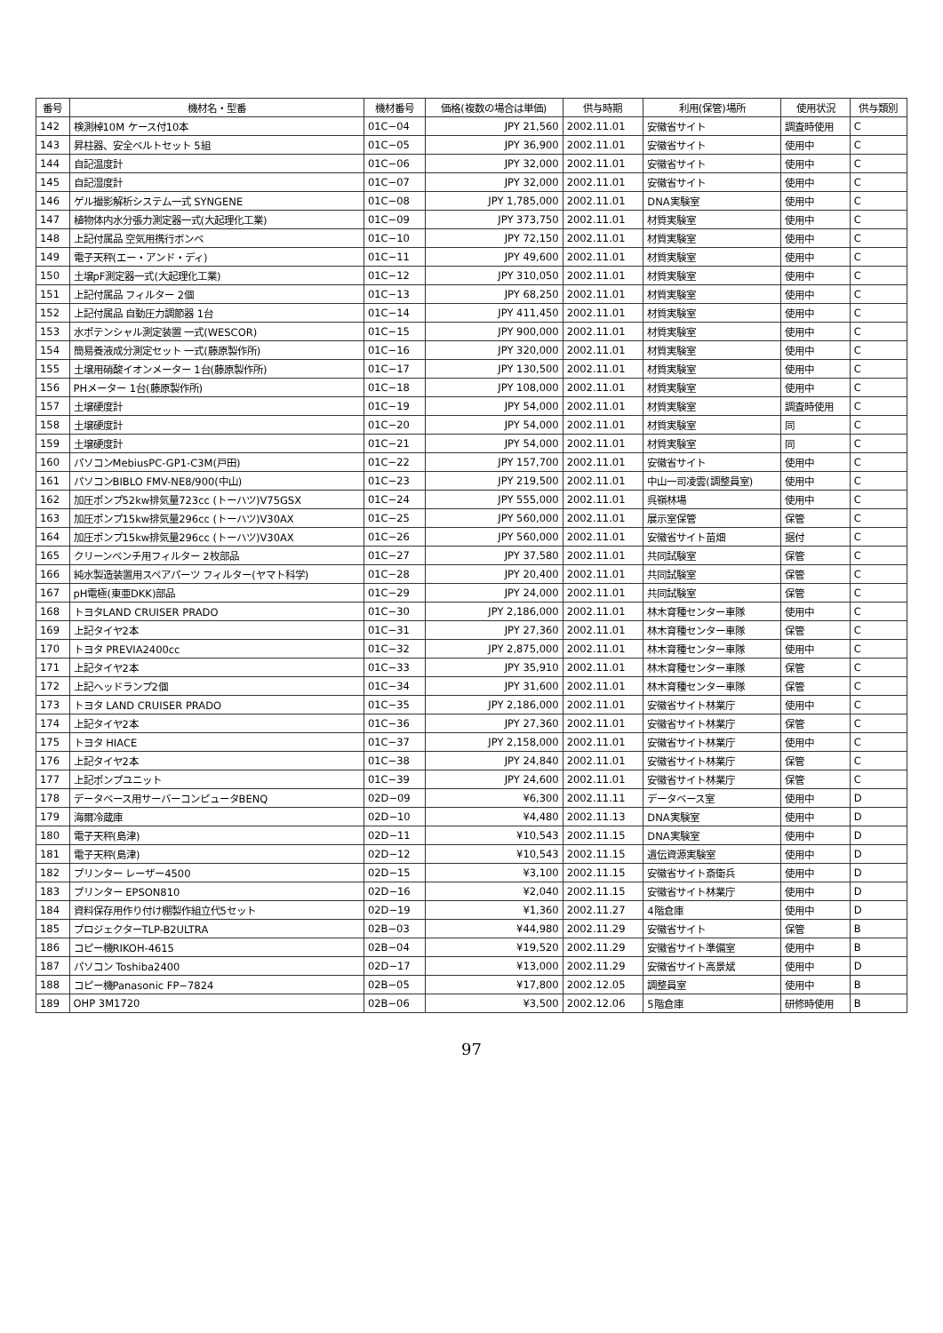| 番号 | 機材名・型番 | 機材番号 | 価格(複数の場合は単価) | 供与時期 | 利用(保管)場所 | 使用状況 | 供与類別 |
| --- | --- | --- | --- | --- | --- | --- | --- |
| 142 | 検測棹10M ケース付10本 | 01C−04 | JPY 21,560 | 2002.11.01 | 安徽省サイト | 調査時使用 | C |
| 143 | 昇柱器、安全ベルトセット 5組 | 01C−05 | JPY 36,900 | 2002.11.01 | 安徽省サイト | 使用中 | C |
| 144 | 自記温度計 | 01C−06 | JPY 32,000 | 2002.11.01 | 安徽省サイト | 使用中 | C |
| 145 | 自記湿度計 | 01C−07 | JPY 32,000 | 2002.11.01 | 安徽省サイト | 使用中 | C |
| 146 | ゲル撮影解析システム一式 SYNGENE | 01C−08 | JPY 1,785,000 | 2002.11.01 | DNA実験室 | 使用中 | C |
| 147 | 植物体内水分張力測定器一式(大起理化工業) | 01C−09 | JPY 373,750 | 2002.11.01 | 材質実験室 | 使用中 | C |
| 148 | 上記付属品 空気用携行ボンベ | 01C−10 | JPY 72,150 | 2002.11.01 | 材質実験室 | 使用中 | C |
| 149 | 電子天秤(エー・アンド・ディ) | 01C−11 | JPY 49,600 | 2002.11.01 | 材質実験室 | 使用中 | C |
| 150 | 土壌pF測定器一式(大起理化工業) | 01C−12 | JPY 310,050 | 2002.11.01 | 材質実験室 | 使用中 | C |
| 151 | 上記付属品 フィルター 2個 | 01C−13 | JPY 68,250 | 2002.11.01 | 材質実験室 | 使用中 | C |
| 152 | 上記付属品 自動圧力調節器 1台 | 01C−14 | JPY 411,450 | 2002.11.01 | 材質実験室 | 使用中 | C |
| 153 | 水ポテンシャル測定装置 一式(WESCOR) | 01C−15 | JPY 900,000 | 2002.11.01 | 材質実験室 | 使用中 | C |
| 154 | 簡易養液成分測定セット 一式(藤原製作所) | 01C−16 | JPY 320,000 | 2002.11.01 | 材質実験室 | 使用中 | C |
| 155 | 土壌用硝酸イオンメーター 1台(藤原製作所) | 01C−17 | JPY 130,500 | 2002.11.01 | 材質実験室 | 使用中 | C |
| 156 | PHメーター 1台(藤原製作所) | 01C−18 | JPY 108,000 | 2002.11.01 | 材質実験室 | 使用中 | C |
| 157 | 土壌硬度計 | 01C−19 | JPY 54,000 | 2002.11.01 | 材質実験室 | 調査時使用 | C |
| 158 | 土壌硬度計 | 01C−20 | JPY 54,000 | 2002.11.01 | 材質実験室 | 同 | C |
| 159 | 土壌硬度計 | 01C−21 | JPY 54,000 | 2002.11.01 | 材質実験室 | 同 | C |
| 160 | パソコンMebiusPC-GP1-C3M(戸田) | 01C−22 | JPY 157,700 | 2002.11.01 | 安徽省サイト | 使用中 | C |
| 161 | パソコンBIBLO FMV-NE8/900(中山) | 01C−23 | JPY 219,500 | 2002.11.01 | 中山一司凌雲(調整員室) | 使用中 | C |
| 162 | 加圧ポンプ52kw排気量723cc (トーハツ)V75GSX | 01C−24 | JPY 555,000 | 2002.11.01 | 呉嶺林場 | 使用中 | C |
| 163 | 加圧ポンプ15kw排気量296cc (トーハツ)V30AX | 01C−25 | JPY 560,000 | 2002.11.01 | 展示室保管 | 保管 | C |
| 164 | 加圧ポンプ15kw排気量296cc (トーハツ)V30AX | 01C−26 | JPY 560,000 | 2002.11.01 | 安徽省サイト苗畑 | 据付 | C |
| 165 | クリーンベンチ用フィルター 2枚部品 | 01C−27 | JPY 37,580 | 2002.11.01 | 共同試験室 | 保管 | C |
| 166 | 純水製造装置用スペアパーツ フィルター(ヤマト科学) | 01C−28 | JPY 20,400 | 2002.11.01 | 共同試験室 | 保管 | C |
| 167 | pH電極(東亜DKK)部品 | 01C−29 | JPY 24,000 | 2002.11.01 | 共同試験室 | 保管 | C |
| 168 | トヨタLAND CRUISER PRADO | 01C−30 | JPY 2,186,000 | 2002.11.01 | 林木育種センター車隊 | 使用中 | C |
| 169 | 上記タイヤ2本 | 01C−31 | JPY 27,360 | 2002.11.01 | 林木育種センター車隊 | 保管 | C |
| 170 | トヨタ PREVIA2400cc | 01C−32 | JPY 2,875,000 | 2002.11.01 | 林木育種センター車隊 | 使用中 | C |
| 171 | 上記タイヤ2本 | 01C−33 | JPY 35,910 | 2002.11.01 | 林木育種センター車隊 | 保管 | C |
| 172 | 上記ヘッドランプ2個 | 01C−34 | JPY 31,600 | 2002.11.01 | 林木育種センター車隊 | 保管 | C |
| 173 | トヨタ LAND CRUISER PRADO | 01C−35 | JPY 2,186,000 | 2002.11.01 | 安徽省サイト林業庁 | 使用中 | C |
| 174 | 上記タイヤ2本 | 01C−36 | JPY 27,360 | 2002.11.01 | 安徽省サイト林業庁 | 保管 | C |
| 175 | トヨタ HIACE | 01C−37 | JPY 2,158,000 | 2002.11.01 | 安徽省サイト林業庁 | 使用中 | C |
| 176 | 上記タイヤ2本 | 01C−38 | JPY 24,840 | 2002.11.01 | 安徽省サイト林業庁 | 保管 | C |
| 177 | 上記ポンプユニット | 01C−39 | JPY 24,600 | 2002.11.01 | 安徽省サイト林業庁 | 保管 | C |
| 178 | データベース用サーバーコンピュータBENQ | 02D−09 | ¥6,300 | 2002.11.11 | データベース室 | 使用中 | D |
| 179 | 海爾冷蔵庫 | 02D−10 | ¥4,480 | 2002.11.13 | DNA実験室 | 使用中 | D |
| 180 | 電子天秤(島津) | 02D−11 | ¥10,543 | 2002.11.15 | DNA実験室 | 使用中 | D |
| 181 | 電子天秤(島津) | 02D−12 | ¥10,543 | 2002.11.15 | 遺伝資源実験室 | 使用中 | D |
| 182 | プリンター レーザー4500 | 02D−15 | ¥3,100 | 2002.11.15 | 安徽省サイト斎衛兵 | 使用中 | D |
| 183 | プリンター EPSON810 | 02D−16 | ¥2,040 | 2002.11.15 | 安徽省サイト林業庁 | 使用中 | D |
| 184 | 資料保存用作り付け棚製作組立代5セット | 02D−19 | ¥1,360 | 2002.11.27 | 4階倉庫 | 使用中 | D |
| 185 | プロジェクターTLP-B2ULTRA | 02B−03 | ¥44,980 | 2002.11.29 | 安徽省サイト | 保管 | B |
| 186 | コピー機RIKOH-4615 | 02B−04 | ¥19,520 | 2002.11.29 | 安徽省サイト準備室 | 使用中 | B |
| 187 | パソコン Toshiba2400 | 02D−17 | ¥13,000 | 2002.11.29 | 安徽省サイト高景斌 | 使用中 | D |
| 188 | コピー機Panasonic FP−7824 | 02B−05 | ¥17,800 | 2002.12.05 | 調整員室 | 使用中 | B |
| 189 | OHP 3M1720 | 02B−06 | ¥3,500 | 2002.12.06 | 5階倉庫 | 研修時使用 | B |
97